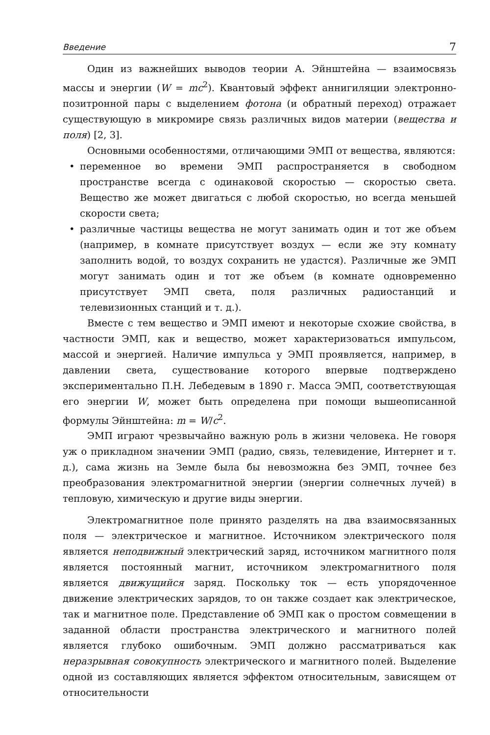Введение 7
Один из важнейших выводов теории А. Эйнштейна — взаимосвязь массы и энергии (W = mc<sup>2</sup>). Квантовый эффект аннигиляции электронно-позитронной пары с выделением фотона (и обратный переход) отражает существующую в микромире связь различных видов материи (вещества и поля) [2, 3].
Основными особенностями, отличающими ЭМП от вещества, являются:
• переменное во времени ЭМП распространяется в свободном пространстве всегда с одинаковой скоростью — скоростью света. Вещество же может двигаться с любой скоростью, но всегда меньшей скорости света;
• различные частицы вещества не могут занимать один и тот же объем (например, в комнате присутствует воздух — если же эту комнату заполнить водой, то воздух сохранить не удастся). Различные же ЭМП могут занимать один и тот же объем (в комнате одновременно присутствует ЭМП света, поля различных радиостанций и телевизионных станций и т. д.).
Вместе с тем вещество и ЭМП имеют и некоторые схожие свойства, в частности ЭМП, как и вещество, может характеризоваться импульсом, массой и энергией. Наличие импульса у ЭМП проявляется, например, в давлении света, существование которого впервые подтверждено экспериментально П.Н. Лебедевым в 1890 г. Масса ЭМП, соответствующая его энергии W, может быть определена при помощи вышеописанной формулы Эйнштейна: m = W/c<sup>2</sup>.
ЭМП играют чрезвычайно важную роль в жизни человека. Не говоря уж о прикладном значении ЭМП (радио, связь, телевидение, Интернет и т. д.), сама жизнь на Земле была бы невозможна без ЭМП, точнее без преобразования электромагнитной энергии (энергии солнечных лучей) в тепловую, химическую и другие виды энергии.
Электромагнитное поле принято разделять на два взаимосвязанных поля — электрическое и магнитное. Источником электрического поля является неподвижный электрический заряд, источником магнитного поля является постоянный магнит, источником электромагнитного поля является движущийся заряд. Поскольку ток — есть упорядоченное движение электрических зарядов, то он также создает как электрическое, так и магнитное поле. Представление об ЭМП как о простом совмещении в заданной области пространства электрического и магнитного полей является глубоко ошибочным. ЭМП должно рассматриваться как неразрывная совокупность электрического и магнитного полей. Выделение одной из составляющих является эффектом относительным, зависящем от относительности